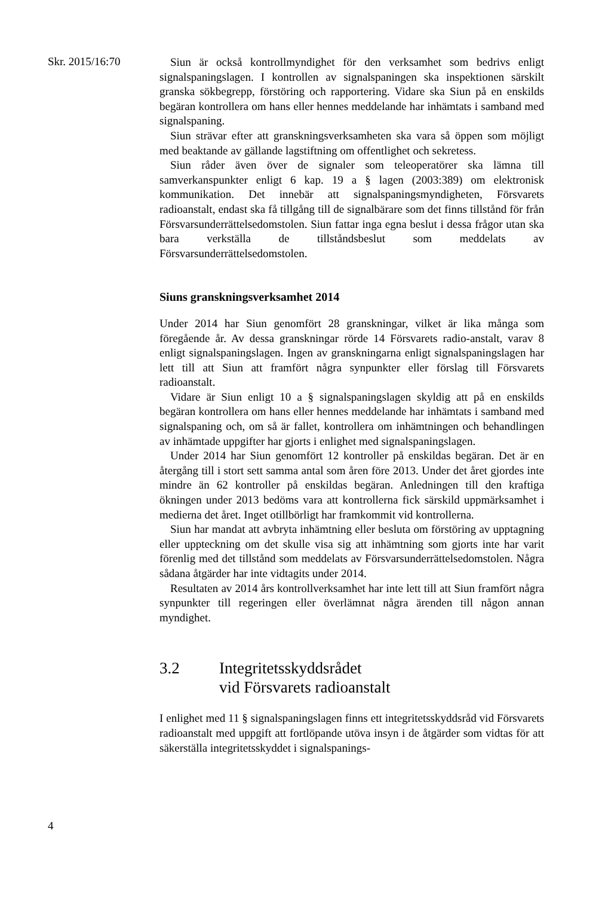Skr. 2015/16:70
Siun är också kontrollmyndighet för den verksamhet som bedrivs enligt signalspaningslagen. I kontrollen av signalspaningen ska inspektionen särskilt granska sökbegrepp, förstöring och rapportering. Vidare ska Siun på en enskilds begäran kontrollera om hans eller hennes meddelande har inhämtats i samband med signalspaning.
Siun strävar efter att granskningsverksamheten ska vara så öppen som möjligt med beaktande av gällande lagstiftning om offentlighet och sekretess.
Siun råder även över de signaler som teleoperatörer ska lämna till samverkanspunkter enligt 6 kap. 19 a § lagen (2003:389) om elektronisk kommunikation. Det innebär att signalspaningsmyndigheten, Försvarets radioanstalt, endast ska få tillgång till de signalbärare som det finns tillstånd för från Försvarsunderrättelsedomstolen. Siun fattar inga egna beslut i dessa frågor utan ska bara verkställa de tillståndsbeslut som meddelats av Försvarsunderrättelsedomstolen.
Siuns granskningsverksamhet 2014
Under 2014 har Siun genomfört 28 granskningar, vilket är lika många som föregående år. Av dessa granskningar rörde 14 Försvarets radio-anstalt, varav 8 enligt signalspaningslagen. Ingen av granskningarna enligt signalspaningslagen har lett till att Siun att framfört några synpunkter eller förslag till Försvarets radioanstalt.
Vidare är Siun enligt 10 a § signalspaningslagen skyldig att på en enskilds begäran kontrollera om hans eller hennes meddelande har inhämtats i samband med signalspaning och, om så är fallet, kontrollera om inhämtningen och behandlingen av inhämtade uppgifter har gjorts i enlighet med signalspaningslagen.
Under 2014 har Siun genomfört 12 kontroller på enskildas begäran. Det är en återgång till i stort sett samma antal som åren före 2013. Under det året gjordes inte mindre än 62 kontroller på enskildas begäran. Anledningen till den kraftiga ökningen under 2013 bedöms vara att kontrollerna fick särskild uppmärksamhet i medierna det året. Inget otillbörligt har framkommit vid kontrollerna.
Siun har mandat att avbryta inhämtning eller besluta om förstöring av upptagning eller uppteckning om det skulle visa sig att inhämtning som gjorts inte har varit förenlig med det tillstånd som meddelats av Försvarsunderrättelsedomstolen. Några sådana åtgärder har inte vidtagits under 2014.
Resultaten av 2014 års kontrollverksamhet har inte lett till att Siun framfört några synpunkter till regeringen eller överlämnat några ärenden till någon annan myndighet.
3.2 Integritetsskyddsrådet
vid Försvarets radioanstalt
I enlighet med 11 § signalspaningslagen finns ett integritetsskyddsråd vid Försvarets radioanstalt med uppgift att fortlöpande utöva insyn i de åtgärder som vidtas för att säkerställa integritetsskyddet i signalspanings-
4